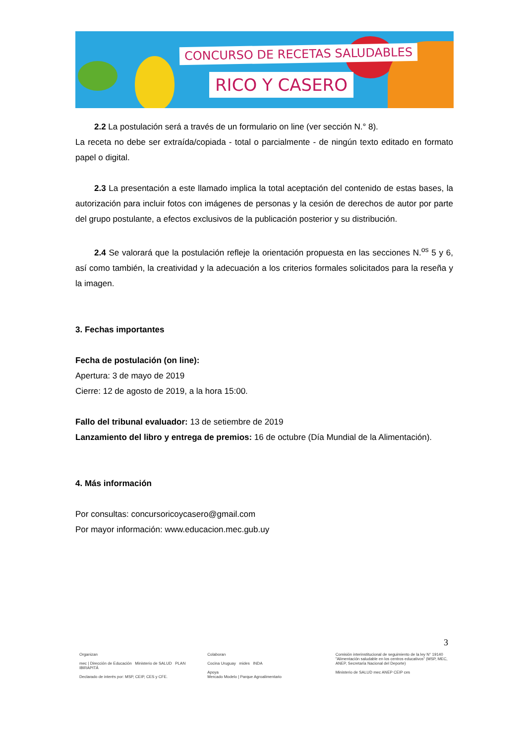CONCURSO DE RECETAS SALUDABLES
RICO Y CASERO
2.2 La postulación será a través de un formulario on line (ver sección N.° 8).
La receta no debe ser extraída/copiada - total o parcialmente - de ningún texto editado en formato papel o digital.
2.3 La presentación a este llamado implica la total aceptación del contenido de estas bases, la autorización para incluir fotos con imágenes de personas y la cesión de derechos de autor por parte del grupo postulante, a efectos exclusivos de la publicación posterior y su distribución.
2.4 Se valorará que la postulación refleje la orientación propuesta en las secciones N.<sup>os</sup> 5 y 6, así como también, la creatividad y la adecuación a los criterios formales solicitados para la reseña y la imagen.
3. Fechas importantes
Fecha de postulación (on line):
Apertura: 3 de mayo de 2019
Cierre: 12 de agosto de 2019, a la hora 15:00.
Fallo del tribunal evaluador: 13 de setiembre de 2019
Lanzamiento del libro y entrega de premios: 16 de octubre (Día Mundial de la Alimentación).
4. Más información
Por consultas: concursoricoycasero@gmail.com
Por mayor información: www.educacion.mec.gub.uy
3
Organizan
mec | Dirección de Educación Ministerio de SALUD PLAN IBIRAPITÁ
Declarado de interés por: MSP, CEIP, CES y CFE.
Colaboran
Cocina Uruguay mides INDA
Apoya
Mercado Modelo | Parque Agroalimentario
Comisión interinstitucional de seguimiento de la ley N° 19140 "Alimentación saludable en los centros educativos" (MSP, MEC, ANEP, Secretaría Nacional del Deporte)
Ministerio de SALUD mec ANEP CEIP ces